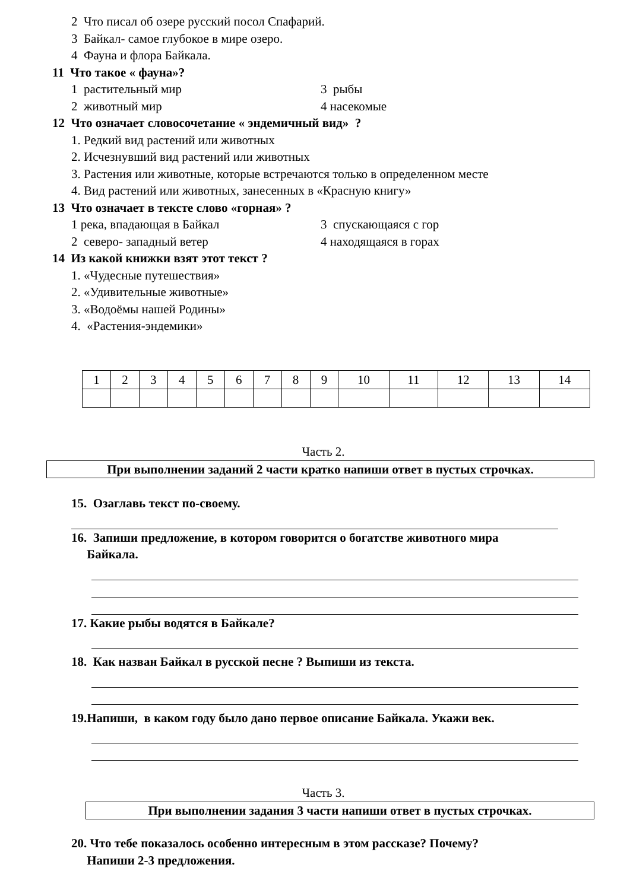2 Что писал об озере русский посол Спафарий.
3 Байкал- самое глубокое в мире озеро.
4 Фауна и флора Байкала.
11 Что такое « фауна»?
1 растительный мир 3 рыбы
2 животный мир 4 насекомые
12 Что означает словосочетание « эндемичный вид» ?
1. Редкий вид растений или животных
2. Исчезнувший вид растений или животных
3. Растения или животные, которые встречаются только в определенном месте
4. Вид растений или животных, занесенных в «Красную книгу»
13 Что означает в тексте слово «горная» ?
1 река, впадающая в Байкал 3 спускающаяся с гор
2 северо- западный ветер 4 находящаяся в горах
14 Из какой книжки взят этот текст ?
1. «Чудесные путешествия»
2. «Удивительные животные»
3. «Водоёмы нашей Родины»
4. «Растения-эндемики»
| 1 | 2 | 3 | 4 | 5 | 6 | 7 | 8 | 9 | 10 | 11 | 12 | 13 | 14 |
Часть 2.
При выполнении заданий 2 части кратко напиши ответ в пустых строчках.
15. Озаглавь текст по-своему.
16. Запиши предложение, в котором говорится о богатстве животного мира
Байкала.
17. Какие рыбы водятся в Байкале?
18. Как назван Байкал в русской песне ? Выпиши из текста.
19.Напиши, в каком году было дано первое описание Байкала. Укажи век.
Часть 3.
При выполнении задания 3 части напиши ответ в пустых строчках.
20. Что тебе показалось особенно интересным в этом рассказе? Почему?
Напиши 2-3 предложения.